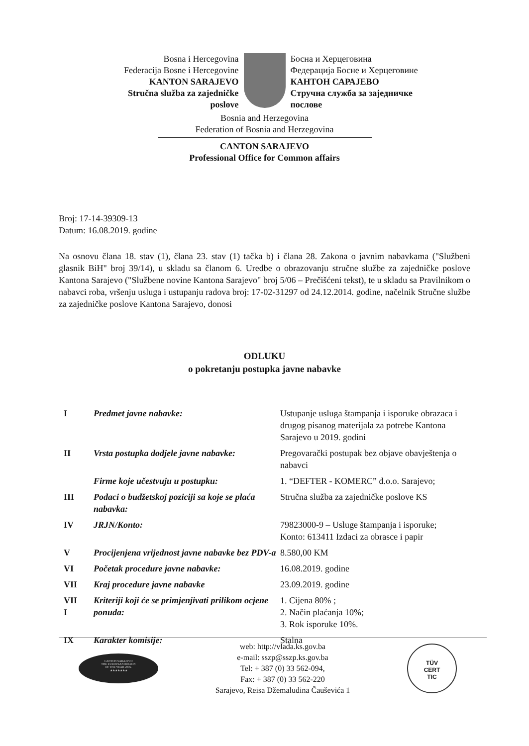Bosna i Hercegovina
Federacija Bosne i Hercegovine
KANTON SARAJEVO
Stručna služba za zajedničke
poslove
Босна и Херцеговина
Федерација Босне и Херцеговине
КАНТОН САРАЈЕВО
Стручна служба за заједничке
послове
Bosnia and Herzegovina
Federation of Bosnia and Herzegovina
CANTON SARAJEVO
Professional Office for Common affairs
Broj: 17-14-39309-13
Datum: 16.08.2019. godine
Na osnovu člana 18. stav (1), člana 23. stav (1) tačka b) i člana 28. Zakona o javnim nabavkama ("Službeni glasnik BiH" broj 39/14), u skladu sa članom 6. Uredbe o obrazovanju stručne službe za zajedničke poslove Kantona Sarajevo ("Službene novine Kantona Sarajevo" broj 5/06 – Prečišćeni tekst), te u skladu sa Pravilnikom o nabavci roba, vršenju usluga i ustupanju radova broj: 17-02-31297 od 24.12.2014. godine, načelnik Stručne službe za zajedničke poslove Kantona Sarajevo, donosi
ODLUKU
o pokretanju postupka javne nabavke
| I | Predmet javne nabavke: | Ustupanje usluga štampanja i isporuke obrazaca i drugog pisanog materijala za potrebe Kantona Sarajevo u 2019. godini |
| II | Vrsta postupka dodjele javne nabavke: | Pregovarački postupak bez objave obavještenja o nabavci |
| | Firme koje učestvuju u postupku: | 1. “DEFTER - KOMERC” d.o.o. Sarajevo; |
| III | Podaci o budžetskoj poziciji sa koje se plaća nabavka: | Stručna služba za zajedničke poslove KS |
| IV | JRJN/Konto: | 79823000-9 – Usluge štampanja i isporuke; Konto: 613411 Izdaci za obrasce i papir |
| V | Procijenjena vrijednost javne nabavke bez PDV-a | 8.580,00 KM |
| VI | Početak procedure javne nabavke: | 16.08.2019. godine |
| VII | Kraj procedure javne nabavke | 23.09.2019. godine |
| VII I | Kriteriji koji će se primjenjivati prilikom ocjene ponuda: | 1. Cijena 80% ; 2. Način plaćanja 10%; 3. Rok isporuke 10%. |
| IX | Karakter komisije: | Stalna |
CANTON SARAJEVO
THE EUROPEAN REGION
OF THE YEAR 2006.
★★★★★★★
web: http://vlada.ks.gov.ba
e-mail: sszp@sszp.ks.gov.ba
Tel: + 387 (0) 33 562-094,
Fax: + 387 (0) 33 562-220
Sarajevo, Reisa Džemaludina Čauševića 1
TÜV
CERT
TIC